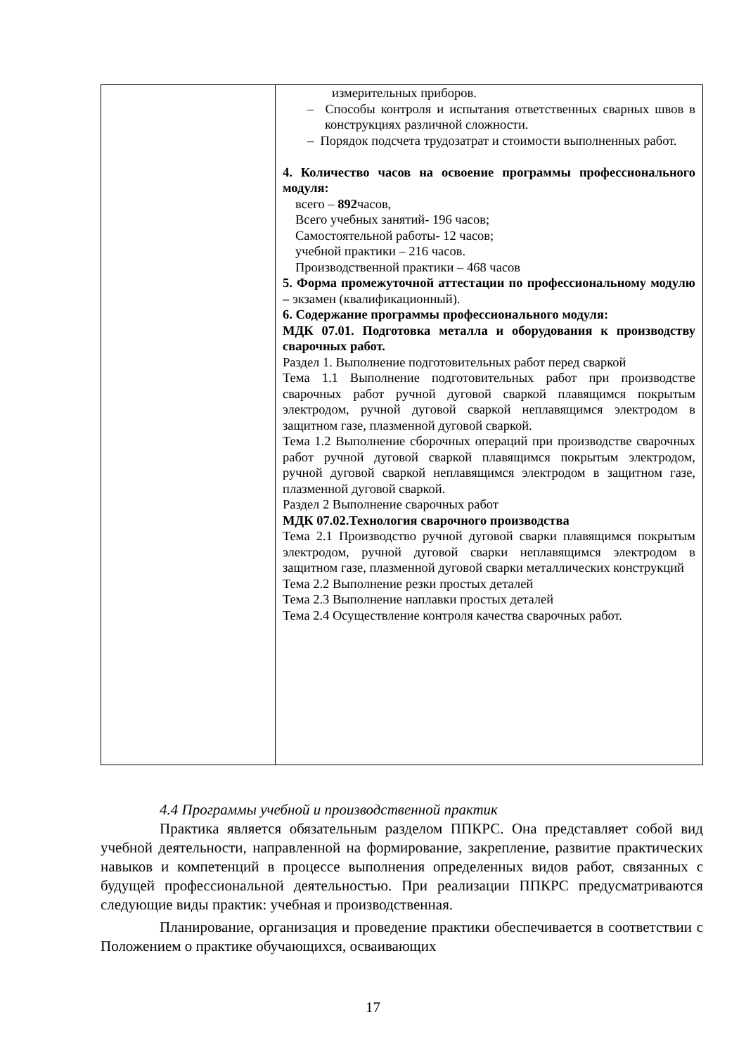| | измерительных приборов. – Способы контроля и испытания ответственных сварных швов в конструкциях различной сложности. – Порядок подсчета трудозатрат и стоимости выполненных работ. 4. Количество часов на освоение программы профессионального модуля: всего – 892 часов, Всего учебных занятий- 196 часов; Самостоятельной работы- 12 часов; учебной практики – 216 часов. Производственной практики – 468 часов 5. Форма промежуточной аттестации по профессиональному модулю – экзамен (квалификационный). 6. Содержание программы профессионального модуля: МДК 07.01. Подготовка металла и оборудования к производству сварочных работ. Раздел 1. Выполнение подготовительных работ перед сваркой Тема 1.1 Выполнение подготовительных работ при производстве сварочных работ ручной дуговой сваркой плавящимся покрытым электродом, ручной дуговой сваркой неплавящимся электродом в защитном газе, плазменной дуговой сваркой. Тема 1.2 Выполнение сборочных операций при производстве сварочных работ ручной дуговой сваркой плавящимся покрытым электродом, ручной дуговой сваркой неплавящимся электродом в защитном газе, плазменной дуговой сваркой. Раздел 2 Выполнение сварочных работ МДК 07.02.Технология сварочного производства Тема 2.1 Производство ручной дуговой сварки плавящимся покрытым электродом, ручной дуговой сварки неплавящимся электродом в защитном газе, плазменной дуговой сварки металлических конструкций Тема 2.2 Выполнение резки простых деталей Тема 2.3 Выполнение наплавки простых деталей Тема 2.4 Осуществление контроля качества сварочных работ. |
4.4 Программы учебной и производственной практик
Практика является обязательным разделом ППКРС. Она представляет собой вид учебной деятельности, направленной на формирование, закрепление, развитие практических навыков и компетенций в процессе выполнения определенных видов работ, связанных с будущей профессиональной деятельностью. При реализации ППКРС предусматриваются следующие виды практик: учебная и производственная.
Планирование, организация и проведение практики обеспечивается в соответствии с Положением о практике обучающихся, осваивающих
17